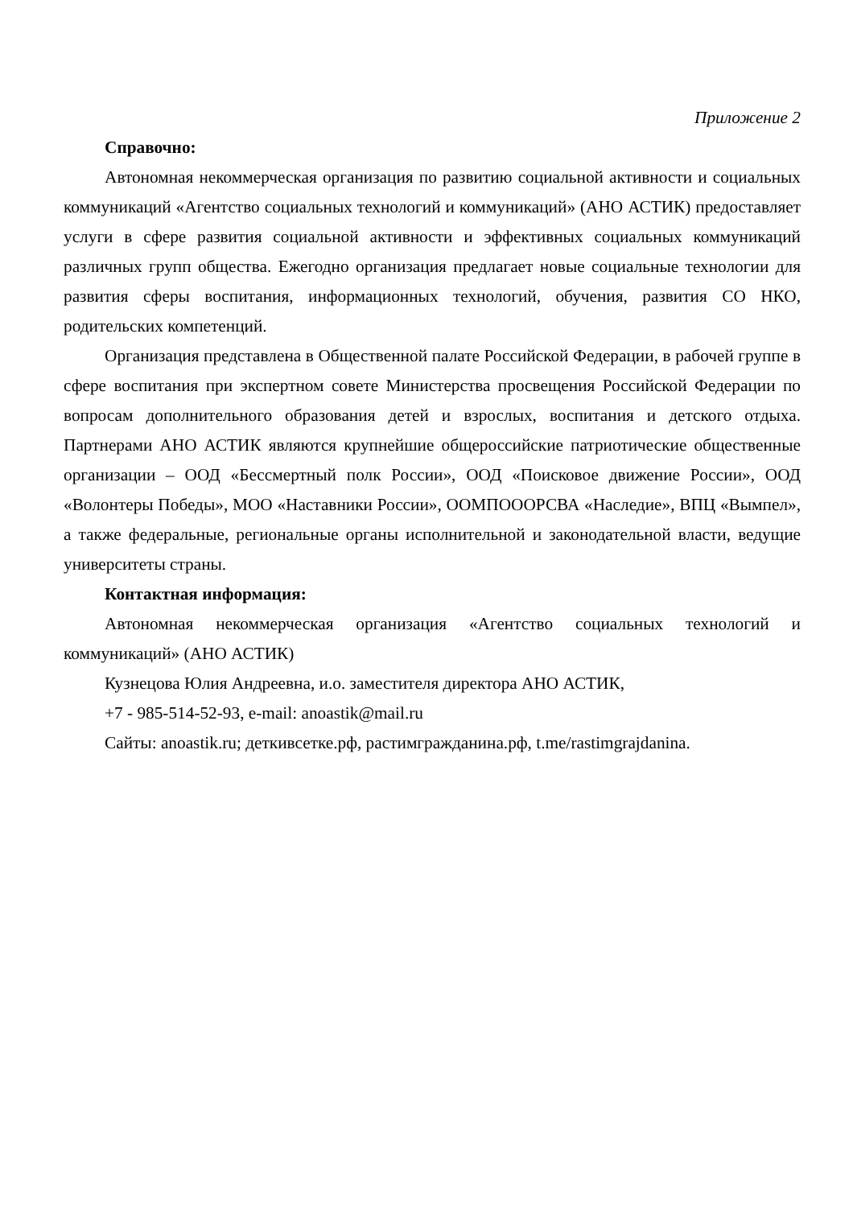Приложение 2
Справочно:
Автономная некоммерческая организация по развитию социальной активности и социальных коммуникаций «Агентство социальных технологий и коммуникаций» (АНО АСТИК) предоставляет услуги в сфере развития социальной активности и эффективных социальных коммуникаций различных групп общества. Ежегодно организация предлагает новые социальные технологии для развития сферы воспитания, информационных технологий, обучения, развития СО НКО, родительских компетенций.
Организация представлена в Общественной палате Российской Федерации, в рабочей группе в сфере воспитания при экспертном совете Министерства просвещения Российской Федерации по вопросам дополнительного образования детей и взрослых, воспитания и детского отдыха. Партнерами АНО АСТИК являются крупнейшие общероссийские патриотические общественные организации – ООД «Бессмертный полк России», ООД «Поисковое движение России», ООД «Волонтеры Победы», МОО «Наставники России», ООМПОООРСВА «Наследие», ВПЦ «Вымпел», а также федеральные, региональные органы исполнительной и законодательной власти, ведущие университеты страны.
Контактная информация:
Автономная некоммерческая организация «Агентство социальных технологий и коммуникаций» (АНО АСТИК)
Кузнецова Юлия Андреевна, и.о. заместителя директора АНО АСТИК,
+7 - 985-514-52-93, e-mail: anoastik@mail.ru
Сайты: anoastik.ru; деткивсетке.рф, растимгражданина.рф, t.me/rastimgrajdanina.